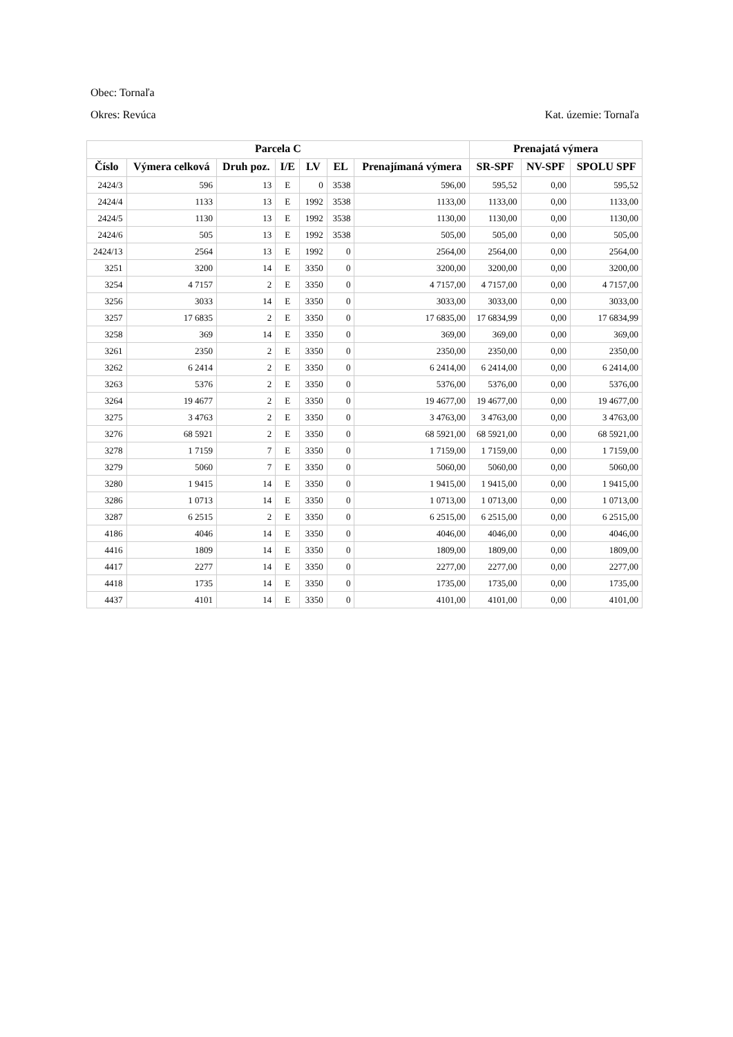Obec: Tornaľa
Okres: Revúca Kat. územie: Tornaľa
| Parcela C | | | | | | | Prenajatá výmera | | |
| --- | --- | --- | --- | --- | --- | --- | --- | --- | --- |
| Číslo | Výmera celková | Druh poz. | I/E | LV | EL | Prenajímaná výmera | SR-SPF | NV-SPF | SPOLU SPF |
| 2424/3 | 596 | 13 | E | 0 | 3538 | 596,00 | 595,52 | 0,00 | 595,52 |
| 2424/4 | 1133 | 13 | E | 1992 | 3538 | 1133,00 | 1133,00 | 0,00 | 1133,00 |
| 2424/5 | 1130 | 13 | E | 1992 | 3538 | 1130,00 | 1130,00 | 0,00 | 1130,00 |
| 2424/6 | 505 | 13 | E | 1992 | 3538 | 505,00 | 505,00 | 0,00 | 505,00 |
| 2424/13 | 2564 | 13 | E | 1992 | 0 | 2564,00 | 2564,00 | 0,00 | 2564,00 |
| 3251 | 3200 | 14 | E | 3350 | 0 | 3200,00 | 3200,00 | 0,00 | 3200,00 |
| 3254 | 4 7157 | 2 | E | 3350 | 0 | 4 7157,00 | 4 7157,00 | 0,00 | 4 7157,00 |
| 3256 | 3033 | 14 | E | 3350 | 0 | 3033,00 | 3033,00 | 0,00 | 3033,00 |
| 3257 | 17 6835 | 2 | E | 3350 | 0 | 17 6835,00 | 17 6834,99 | 0,00 | 17 6834,99 |
| 3258 | 369 | 14 | E | 3350 | 0 | 369,00 | 369,00 | 0,00 | 369,00 |
| 3261 | 2350 | 2 | E | 3350 | 0 | 2350,00 | 2350,00 | 0,00 | 2350,00 |
| 3262 | 6 2414 | 2 | E | 3350 | 0 | 6 2414,00 | 6 2414,00 | 0,00 | 6 2414,00 |
| 3263 | 5376 | 2 | E | 3350 | 0 | 5376,00 | 5376,00 | 0,00 | 5376,00 |
| 3264 | 19 4677 | 2 | E | 3350 | 0 | 19 4677,00 | 19 4677,00 | 0,00 | 19 4677,00 |
| 3275 | 3 4763 | 2 | E | 3350 | 0 | 3 4763,00 | 3 4763,00 | 0,00 | 3 4763,00 |
| 3276 | 68 5921 | 2 | E | 3350 | 0 | 68 5921,00 | 68 5921,00 | 0,00 | 68 5921,00 |
| 3278 | 1 7159 | 7 | E | 3350 | 0 | 1 7159,00 | 1 7159,00 | 0,00 | 1 7159,00 |
| 3279 | 5060 | 7 | E | 3350 | 0 | 5060,00 | 5060,00 | 0,00 | 5060,00 |
| 3280 | 1 9415 | 14 | E | 3350 | 0 | 1 9415,00 | 1 9415,00 | 0,00 | 1 9415,00 |
| 3286 | 1 0713 | 14 | E | 3350 | 0 | 1 0713,00 | 1 0713,00 | 0,00 | 1 0713,00 |
| 3287 | 6 2515 | 2 | E | 3350 | 0 | 6 2515,00 | 6 2515,00 | 0,00 | 6 2515,00 |
| 4186 | 4046 | 14 | E | 3350 | 0 | 4046,00 | 4046,00 | 0,00 | 4046,00 |
| 4416 | 1809 | 14 | E | 3350 | 0 | 1809,00 | 1809,00 | 0,00 | 1809,00 |
| 4417 | 2277 | 14 | E | 3350 | 0 | 2277,00 | 2277,00 | 0,00 | 2277,00 |
| 4418 | 1735 | 14 | E | 3350 | 0 | 1735,00 | 1735,00 | 0,00 | 1735,00 |
| 4437 | 4101 | 14 | E | 3350 | 0 | 4101,00 | 4101,00 | 0,00 | 4101,00 |